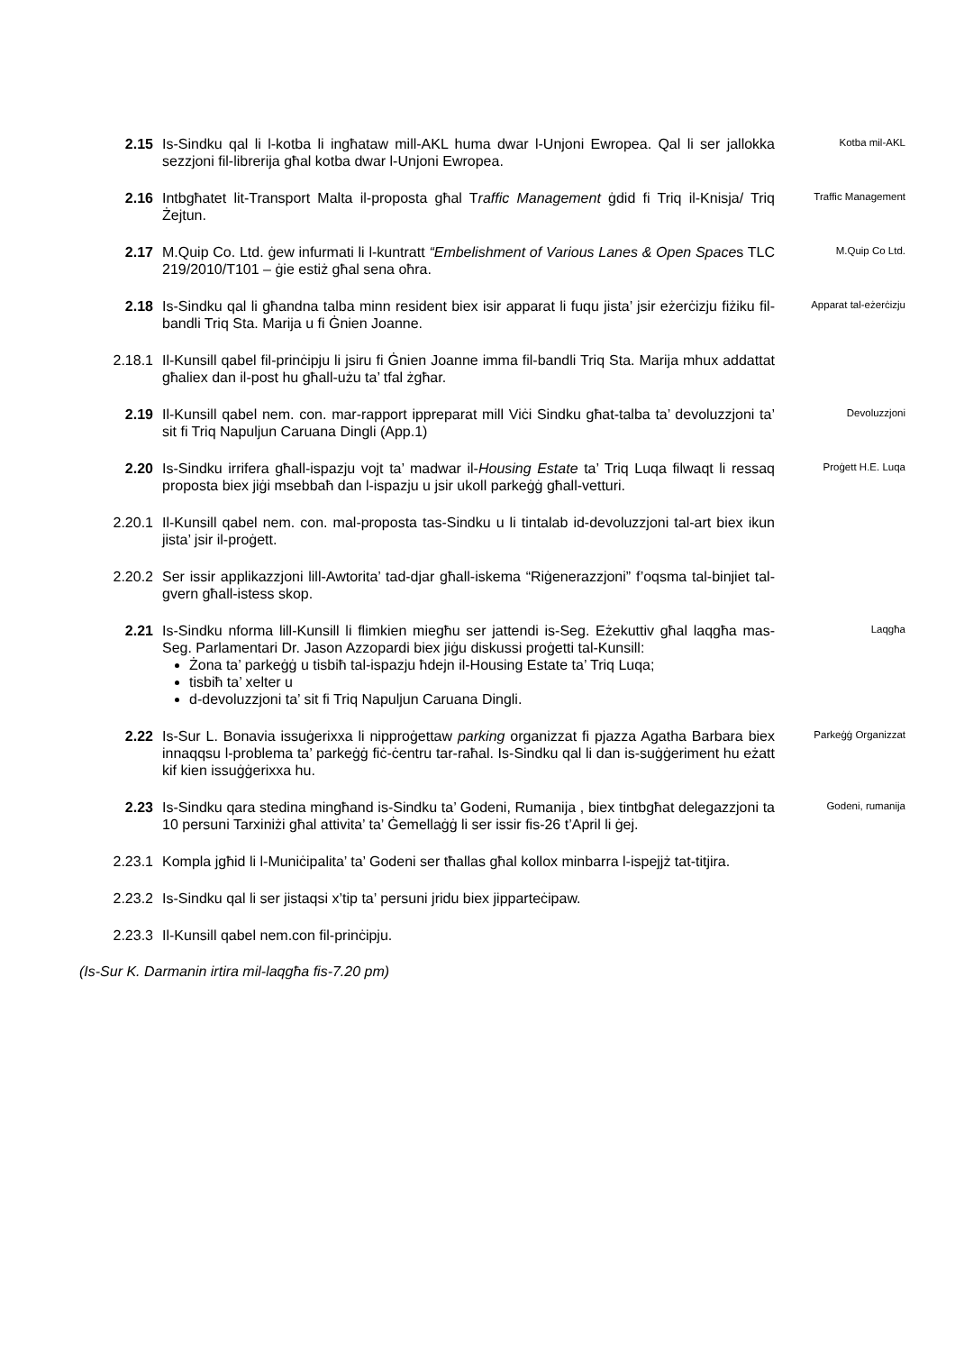2.15 Is-Sindku qal li l-kotba li ingħataw mill-AKL huma dwar l-Unjoni Ewropea. Qal li ser jallokka sezzjoni fil-librerija għal kotba dwar l-Unjoni Ewropea.
Kotba mil-AKL
2.16 Intbgħatet lit-Transport Malta il-proposta għal Traffic Management ġdid fi Triq il-Knisja/ Triq Żejtun.
Traffic Management
2.17 M.Quip Co. Ltd. ġew infurmati li l-kuntratt “Embelishment of Various Lanes & Open Spaces TLC 219/2010/T101 – ġie estiż għal sena oħra.
M.Quip Co Ltd.
2.18 Is-Sindku qal li għandna talba minn resident biex isir apparat li fuqu jista’ jsir eżerċizju fiżiku fil-bandli Triq Sta. Marija u fi Ġnien Joanne.
Apparat tal-eżerċizju
2.18.1 Il-Kunsill qabel fil-prinċipju li jsiru fi Ġnien Joanne imma fil-bandli Triq Sta. Marija mhux addattat għaliex dan il-post hu għall-użu ta’ tfal żgħar.
2.19 Il-Kunsill qabel nem. con. mar-rapport ippreparat mill Viċi Sindku għat-talba ta’ devoluzzjoni ta’ sit fi Triq Napuljun Caruana Dingli (App.1)
Devoluzzjoni
2.20 Is-Sindku irrifera għall-ispazju vojt ta’ madwar il-Housing Estate ta’ Triq Luqa filwaqt li ressaq proposta biex jiġi msebbaħ dan l-ispazju u jsir ukoll parkeġġ għall-vetturi.
Proġett H.E. Luqa
2.20.1 Il-Kunsill qabel nem. con. mal-proposta tas-Sindku u li tintalab id-devoluzzjoni tal-art biex ikun jista’ jsir il-proġett.
2.20.2 Ser issir applikazzjoni lill-Awtorita’ tad-djar għall-iskema “Riġenerazzjoni” f’oqsma tal-binjiet tal-gvern għall-istess skop.
2.21 Is-Sindku nforma lill-Kunsill li flimkien miegħu ser jattendi is-Seg. Eżekuttiv għal laqgħa mas-Seg. Parlamentari Dr. Jason Azzopardi biex jiġu diskussi proġetti tal-Kunsill:
Żona ta’ parkeġġ u tisbiħ tal-ispazju ħdejn il-Housing Estate ta’ Triq Luqa;
tisbiħ ta’ xelter u
d-devoluzzjoni ta’ sit fi Triq Napuljun Caruana Dingli.
Laqgħa
2.22 Is-Sur L. Bonavia issuġerixxa li nipproġettaw parking organizzat fi pjazza Agatha Barbara biex innaqqsu l-problema ta’ parkeġġ fiċ-ċentru tar-raħal. Is-Sindku qal li dan is-suġġeriment hu eżatt kif kien issuġġerixxa hu.
Parkeġġ Organizzat
2.23 Is-Sindku qara stedina mingħand is-Sindku ta’ Godeni, Rumanija , biex tintbgħat delegazzjoni ta 10 persuni Tarxiniżi għal attivita’ ta’ Ġemellaġġ li ser issir fis-26 t’April li ġej.
Godeni, rumanija
2.23.1 Kompla jgħid li l-Muniċipalita’ ta’ Godeni ser tħallas għal kollox minbarra l-ispejjż tat-titjira.
2.23.2 Is-Sindku qal li ser jistaqsi x’tip ta’ persuni jridu biex jipparteċipaw.
2.23.3 Il-Kunsill qabel nem.con fil-prinċipju.
(Is-Sur K. Darmanin irtira mil-laqgħa fis-7.20 pm)